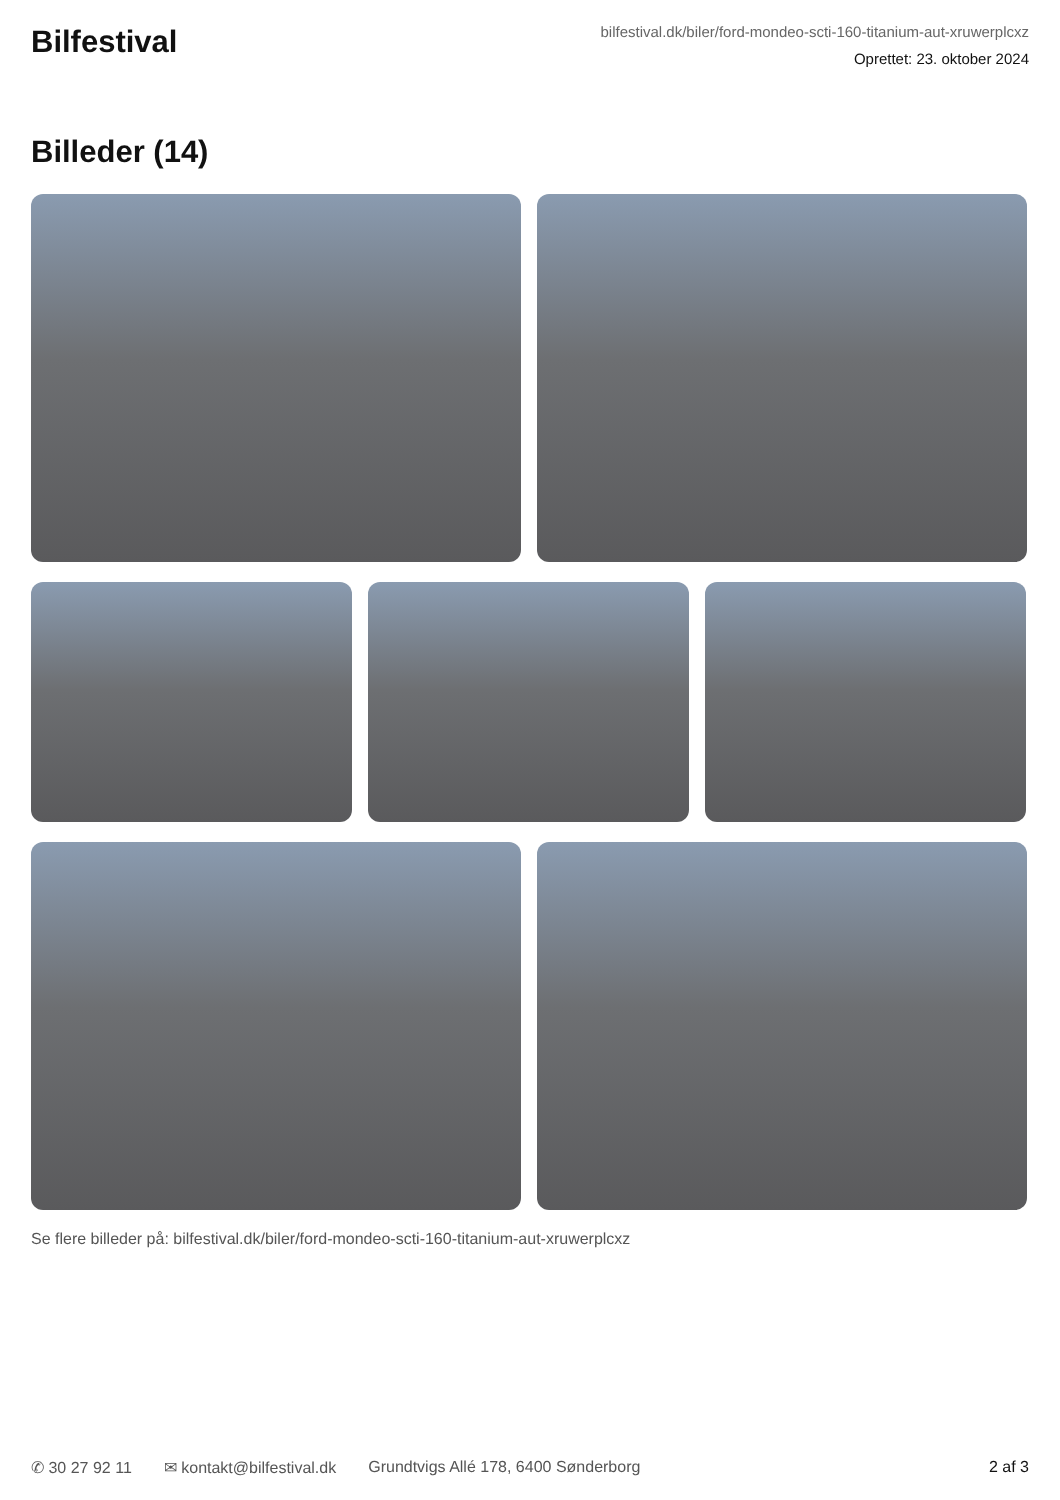Bilfestival
bilfestival.dk/biler/ford-mondeo-scti-160-titanium-aut-xruwerplcxz
Oprettet: 23. oktober 2024
Billeder (14)
Se flere billeder på: bilfestival.dk/biler/ford-mondeo-scti-160-titanium-aut-xruwerplcxz
✆ 30 27 92 11 ✉ kontakt@bilfestival.dk Grundtvigs Allé 178, 6400 Sønderborg 2 af 3